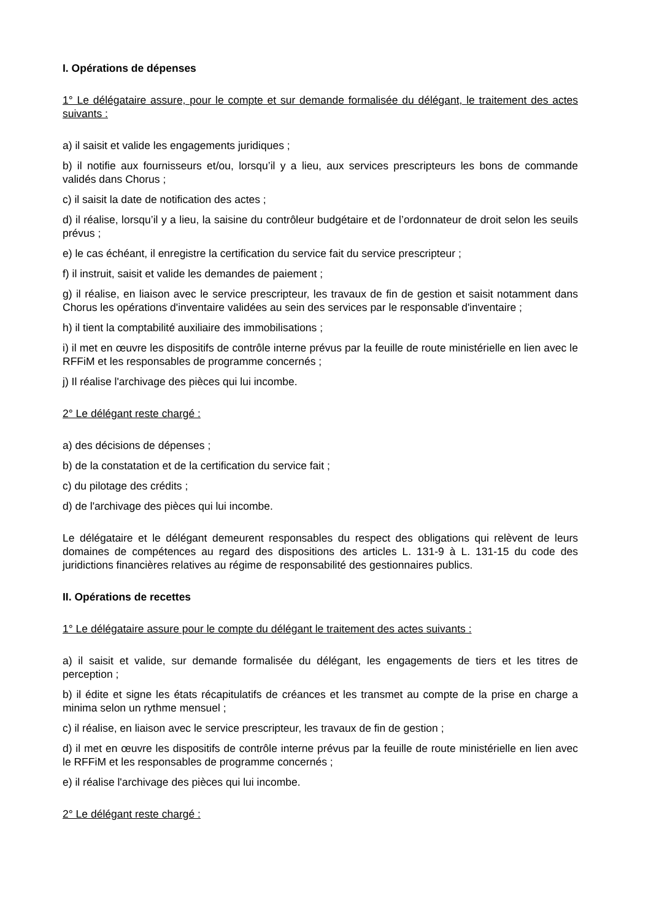I. Opérations de dépenses
1° Le délégataire assure, pour le compte et sur demande formalisée du délégant, le traitement des actes suivants :
a) il saisit et valide les engagements juridiques ;
b) il notifie aux fournisseurs et/ou, lorsqu’il y a lieu, aux services prescripteurs les bons de commande validés dans Chorus ;
c) il saisit la date de notification des actes ;
d) il réalise, lorsqu’il y a lieu, la saisine du contrôleur budgétaire et de l’ordonnateur de droit selon les seuils prévus ;
e) le cas échéant, il enregistre la certification du service fait du service prescripteur ;
f) il instruit, saisit et valide les demandes de paiement ;
g) il réalise, en liaison avec le service prescripteur, les travaux de fin de gestion et saisit notamment dans Chorus les opérations d'inventaire validées au sein des services par le responsable d'inventaire ;
h) il tient la comptabilité auxiliaire des immobilisations ;
i) il met en œuvre les dispositifs de contrôle interne prévus par la feuille de route ministérielle en lien avec le RFFiM et les responsables de programme concernés ;
j) Il réalise l'archivage des pièces qui lui incombe.
2° Le délégant reste chargé :
a) des décisions de dépenses ;
b) de la constatation et de la certification du service fait ;
c) du pilotage des crédits ;
d) de l'archivage des pièces qui lui incombe.
Le délégataire et le délégant demeurent responsables du respect des obligations qui relèvent de leurs domaines de compétences au regard des dispositions des articles L. 131-9 à L. 131-15 du code des juridictions financières relatives au régime de responsabilité des gestionnaires publics.
II. Opérations de recettes
1° Le délégataire assure pour le compte du délégant le traitement des actes suivants :
a) il saisit et valide, sur demande formalisée du délégant, les engagements de tiers et les titres de perception ;
b) il édite et signe les états récapitulatifs de créances et les transmet au compte de la prise en charge a minima selon un rythme mensuel ;
c) il réalise, en liaison avec le service prescripteur, les travaux de fin de gestion ;
d) il met en œuvre les dispositifs de contrôle interne prévus par la feuille de route ministérielle en lien avec le RFFiM et les responsables de programme concernés ;
e) il réalise l'archivage des pièces qui lui incombe.
2° Le délégant reste chargé :